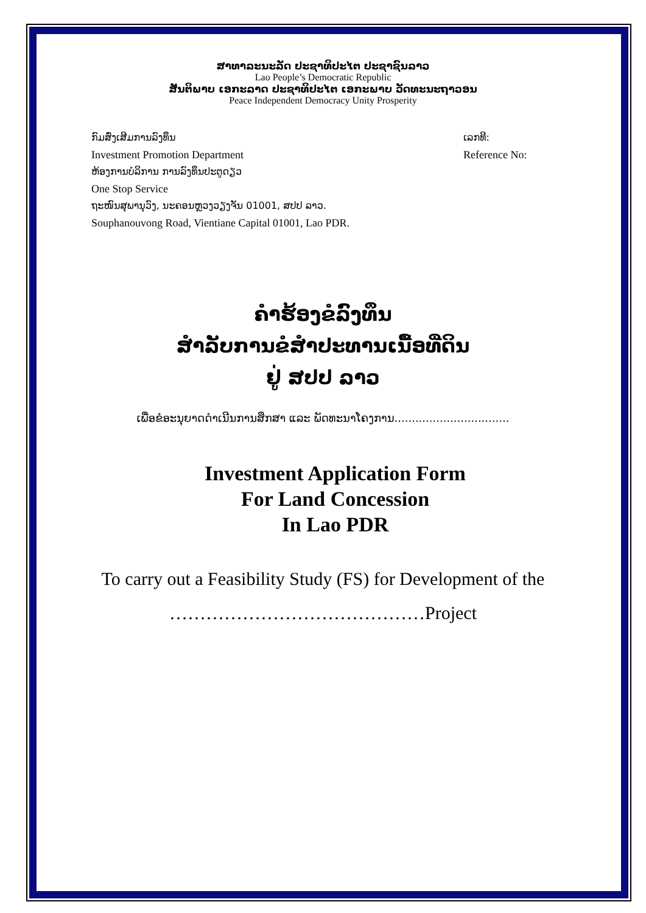ສາທາລະນະລັດ ປະຊາທິປະໄຕ ປະຊາຊົນລາວ
Lao People’s Democratic Republic
ສັນຕິພາບ ເອກະລາດ ປະຊາທິປະໄຕ ເອກະພາບ ວັດທະນະຖາວອນ
Peace Independent Democracy Unity Prosperity
ກົມສົ່ງເສີມການລົງທຶນ ເລກທີ:
Investment Promotion Department Reference No:
ຫ້ອງການບໍລິການ ການລົງທຶນປະຕູດຽວ
One Stop Service
ຖະໜົນສຸພານຸວົງ, ນະຄອນຫຼວງວຽງຈັນ 01001, ສປປ ລາວ.
Souphanouvong Road, Vientiane Capital 01001, Lao PDR.
ຄຳຮ້ອງຂໍລົງທຶນ
ສຳລັບການຂໍສຳປະທານເນື້ອທີ່ດິນ
ຢູ່ ສປປ ລາວ
ເພື່ອຂໍອະນຸຍາດດຳເນີນການສຶກສາ ແລະ ພັດທະນາໂຄງການ.................................
Investment Application Form
For Land Concession
In Lao PDR
To carry out a Feasibility Study (FS) for Development of the
……………………………………Project